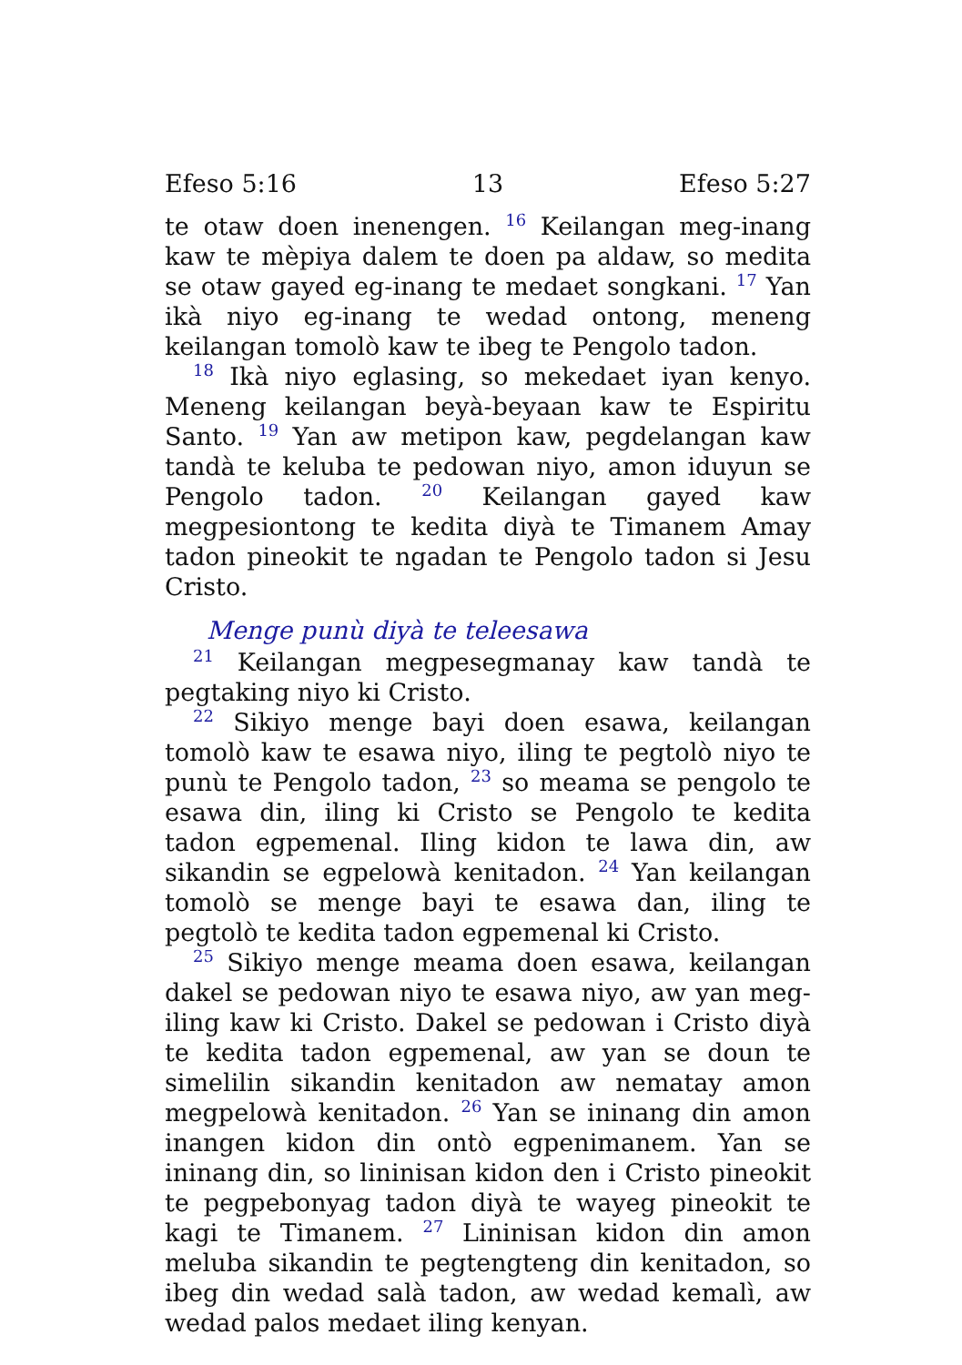Efeso 5:16 13 Efeso 5:27
te otaw doen inenengen. <sup>16</sup> Keilangan meg-inang kaw te mèpiya dalem te doen pa aldaw, so medita se otaw gayed eg-inang te medaet songkani. <sup>17</sup> Yan ikà niyo eg-inang te wedad ontong, meneng keilangan tomolò kaw te ibeg te Pengolo tadon.
<sup>18</sup> Ikà niyo eglasing, so mekedaet iyan kenyo. Meneng keilangan beyà-beyaan kaw te Espiritu Santo. <sup>19</sup> Yan aw metipon kaw, pegdelangan kaw tandà te keluba te pedowan niyo, amon iduyun se Pengolo tadon. <sup>20</sup> Keilangan gayed kaw megpesiontong te kedita diyà te Timanem Amay tadon pineokit te ngadan te Pengolo tadon si Jesu Cristo.
Menge punù diyà te teleesawa
<sup>21</sup> Keilangan megpesegmanay kaw tandà te pegtaking niyo ki Cristo.
<sup>22</sup> Sikiyo menge bayi doen esawa, keilangan tomolò kaw te esawa niyo, iling te pegtolò niyo te punù te Pengolo tadon, <sup>23</sup> so meama se pengolo te esawa din, iling ki Cristo se Pengolo te kedita tadon egpemenal. Iling kidon te lawa din, aw sikandin se egpelowà kenitadon. <sup>24</sup> Yan keilangan tomolò se menge bayi te esawa dan, iling te pegtolò te kedita tadon egpemenal ki Cristo.
<sup>25</sup> Sikiyo menge meama doen esawa, keilangan dakel se pedowan niyo te esawa niyo, aw yan meg-iling kaw ki Cristo. Dakel se pedowan i Cristo diyà te kedita tadon egpemenal, aw yan se doun te simelilin sikandin kenitadon aw nematay amon megpelowà kenitadon. <sup>26</sup> Yan se ininang din amon inangen kidon din ontò egpenimanem. Yan se ininang din, so lininisan kidon den i Cristo pineokit te pegpebonyag tadon diyà te wayeg pineokit te kagi te Timanem. <sup>27</sup> Lininisan kidon din amon meluba sikandin te pegtengteng din kenitadon, so ibeg din wedad salà tadon, aw wedad kemalì, aw wedad palos medaet iling kenyan.